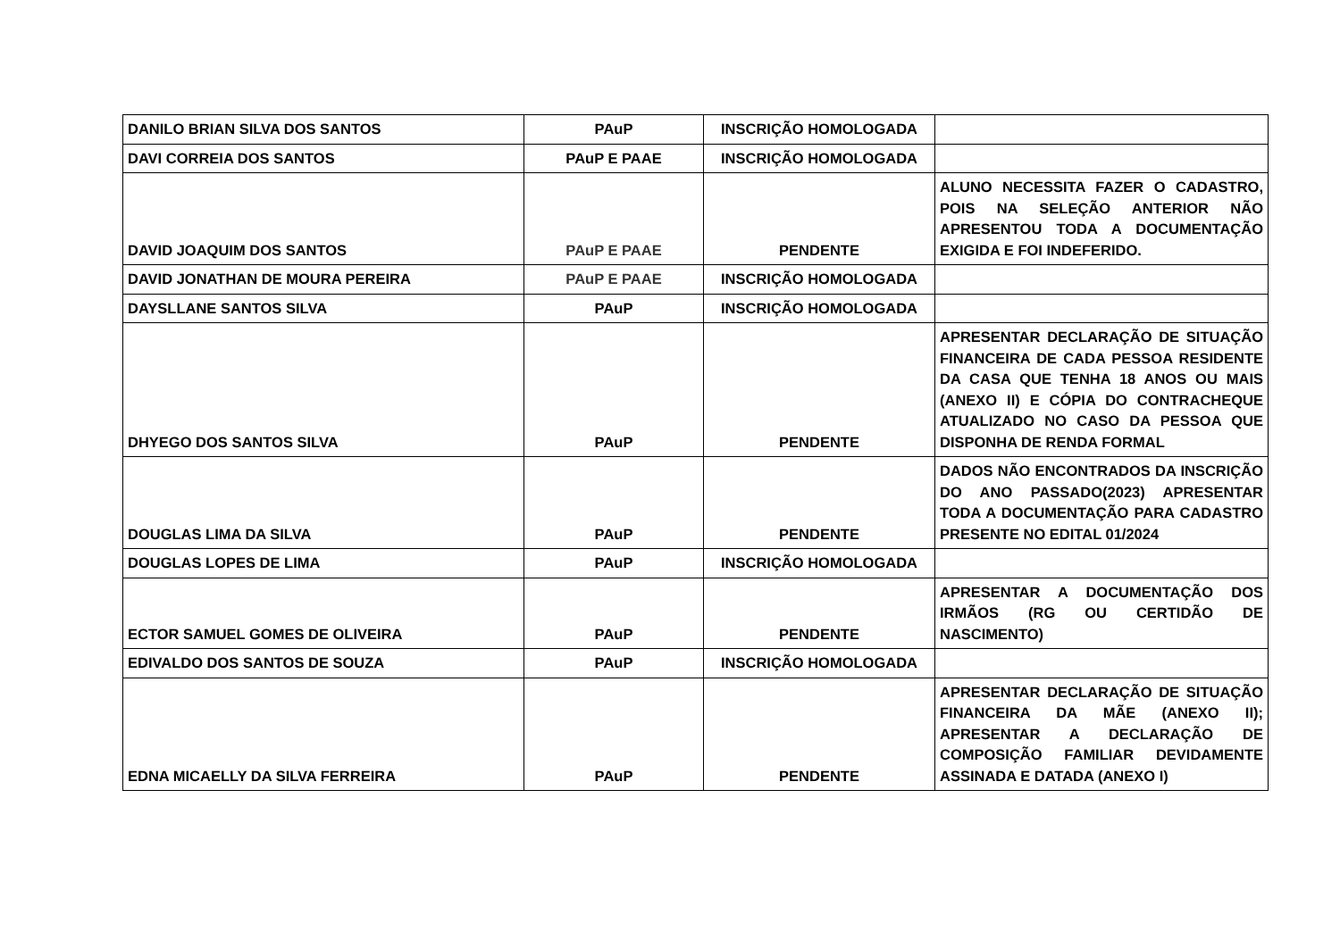| DANILO BRIAN SILVA DOS SANTOS | PAuP | INSCRIÇÃO HOMOLOGADA | |
| DAVI CORREIA DOS SANTOS | PAuP E PAAE | INSCRIÇÃO HOMOLOGADA | |
| DAVID JOAQUIM DOS SANTOS | PAuP E PAAE | PENDENTE | ALUNO NECESSITA FAZER O CADASTRO, POIS NA SELEÇÃO ANTERIOR NÃO APRESENTOU TODA A DOCUMENTAÇÃO EXIGIDA E FOI INDEFERIDO. |
| DAVID JONATHAN DE MOURA PEREIRA | PAuP E PAAE | INSCRIÇÃO HOMOLOGADA | |
| DAYSLLANE SANTOS SILVA | PAuP | INSCRIÇÃO HOMOLOGADA | |
| DHYEGO DOS SANTOS SILVA | PAuP | PENDENTE | APRESENTAR DECLARAÇÃO DE SITUAÇÃO FINANCEIRA DE CADA PESSOA RESIDENTE DA CASA QUE TENHA 18 ANOS OU MAIS (ANEXO II) E CÓPIA DO CONTRACHEQUE ATUALIZADO NO CASO DA PESSOA QUE DISPONHA DE RENDA FORMAL |
| DOUGLAS LIMA DA SILVA | PAuP | PENDENTE | DADOS NÃO ENCONTRADOS DA INSCRIÇÃO DO ANO PASSADO(2023) APRESENTAR TODA A DOCUMENTAÇÃO PARA CADASTRO PRESENTE NO EDITAL 01/2024 |
| DOUGLAS LOPES DE LIMA | PAuP | INSCRIÇÃO HOMOLOGADA | |
| ECTOR SAMUEL GOMES DE OLIVEIRA | PAuP | PENDENTE | APRESENTAR A DOCUMENTAÇÃO DOS IRMÃOS (RG OU CERTIDÃO DE NASCIMENTO) |
| EDIVALDO DOS SANTOS DE SOUZA | PAuP | INSCRIÇÃO HOMOLOGADA | |
| EDNA MICAELLY DA SILVA FERREIRA | PAuP | PENDENTE | APRESENTAR DECLARAÇÃO DE SITUAÇÃO FINANCEIRA DA MÃE (ANEXO II); APRESENTAR A DECLARAÇÃO DE COMPOSIÇÃO FAMILIAR DEVIDAMENTE ASSINADA E DATADA (ANEXO I) |